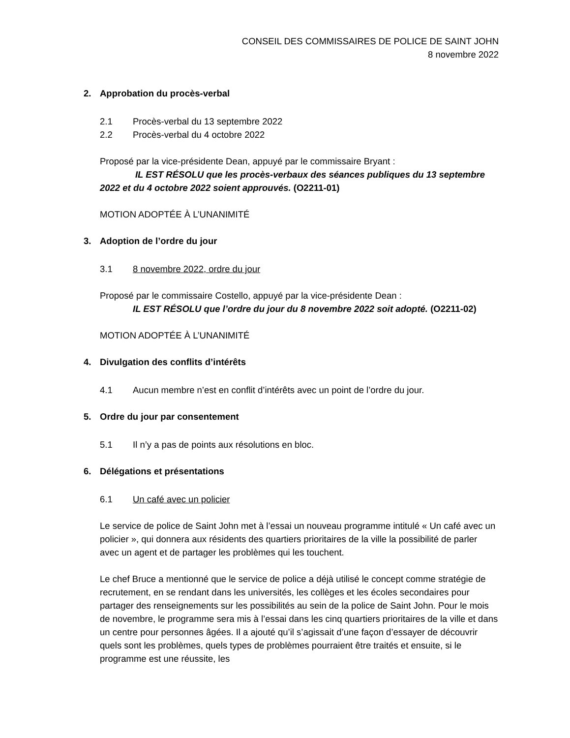CONSEIL DES COMMISSAIRES DE POLICE DE SAINT JOHN
8 novembre 2022
2. Approbation du procès-verbal
2.1 Procès-verbal du 13 septembre 2022
2.2 Procès-verbal du 4 octobre 2022
Proposé par la vice-présidente Dean, appuyé par le commissaire Bryant :
IL EST RÉSOLU que les procès-verbaux des séances publiques du 13 septembre 2022 et du 4 octobre 2022 soient approuvés. (O2211-01)
MOTION ADOPTÉE À L’UNANIMITÉ
3. Adoption de l’ordre du jour
3.1 8 novembre 2022, ordre du jour
Proposé par le commissaire Costello, appuyé par la vice-présidente Dean :
IL EST RÉSOLU que l’ordre du jour du 8 novembre 2022 soit adopté. (O2211-02)
MOTION ADOPTÉE À L’UNANIMITÉ
4. Divulgation des conflits d’intérêts
4.1 Aucun membre n’est en conflit d’intérêts avec un point de l’ordre du jour.
5. Ordre du jour par consentement
5.1 Il n’y a pas de points aux résolutions en bloc.
6. Délégations et présentations
6.1 Un café avec un policier
Le service de police de Saint John met à l’essai un nouveau programme intitulé « Un café avec un policier », qui donnera aux résidents des quartiers prioritaires de la ville la possibilité de parler avec un agent et de partager les problèmes qui les touchent.
Le chef Bruce a mentionné que le service de police a déjà utilisé le concept comme stratégie de recrutement, en se rendant dans les universités, les collèges et les écoles secondaires pour partager des renseignements sur les possibilités au sein de la police de Saint John. Pour le mois de novembre, le programme sera mis à l’essai dans les cinq quartiers prioritaires de la ville et dans un centre pour personnes âgées. Il a ajouté qu’il s’agissait d’une façon d’essayer de découvrir quels sont les problèmes, quels types de problèmes pourraient être traités et ensuite, si le programme est une réussite, les